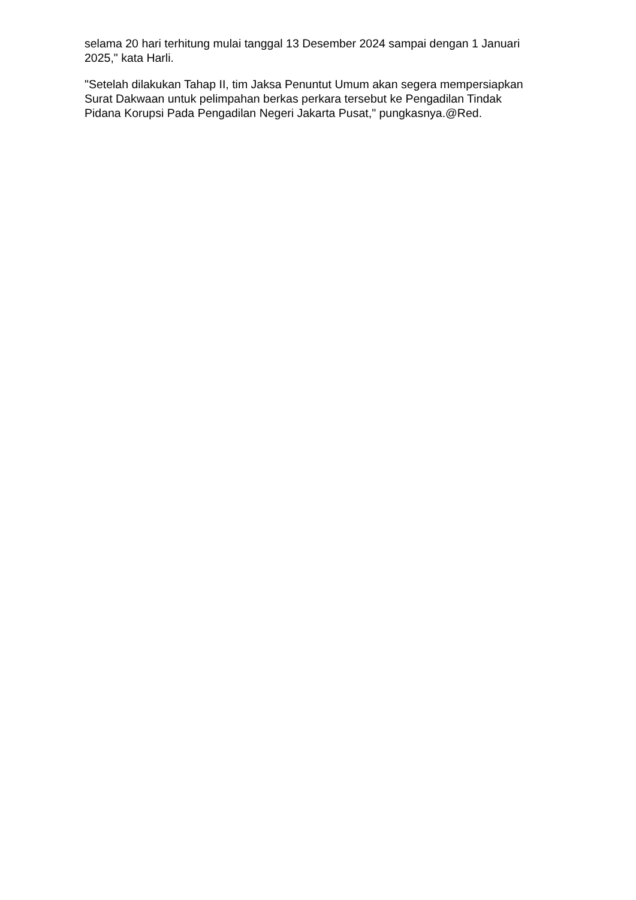selama 20 hari terhitung mulai tanggal 13 Desember 2024 sampai dengan 1 Januari 2025," kata Harli.
"Setelah dilakukan Tahap II, tim Jaksa Penuntut Umum akan segera mempersiapkan Surat Dakwaan untuk pelimpahan berkas perkara tersebut ke Pengadilan Tindak Pidana Korupsi Pada Pengadilan Negeri Jakarta Pusat," pungkasnya.@Red.